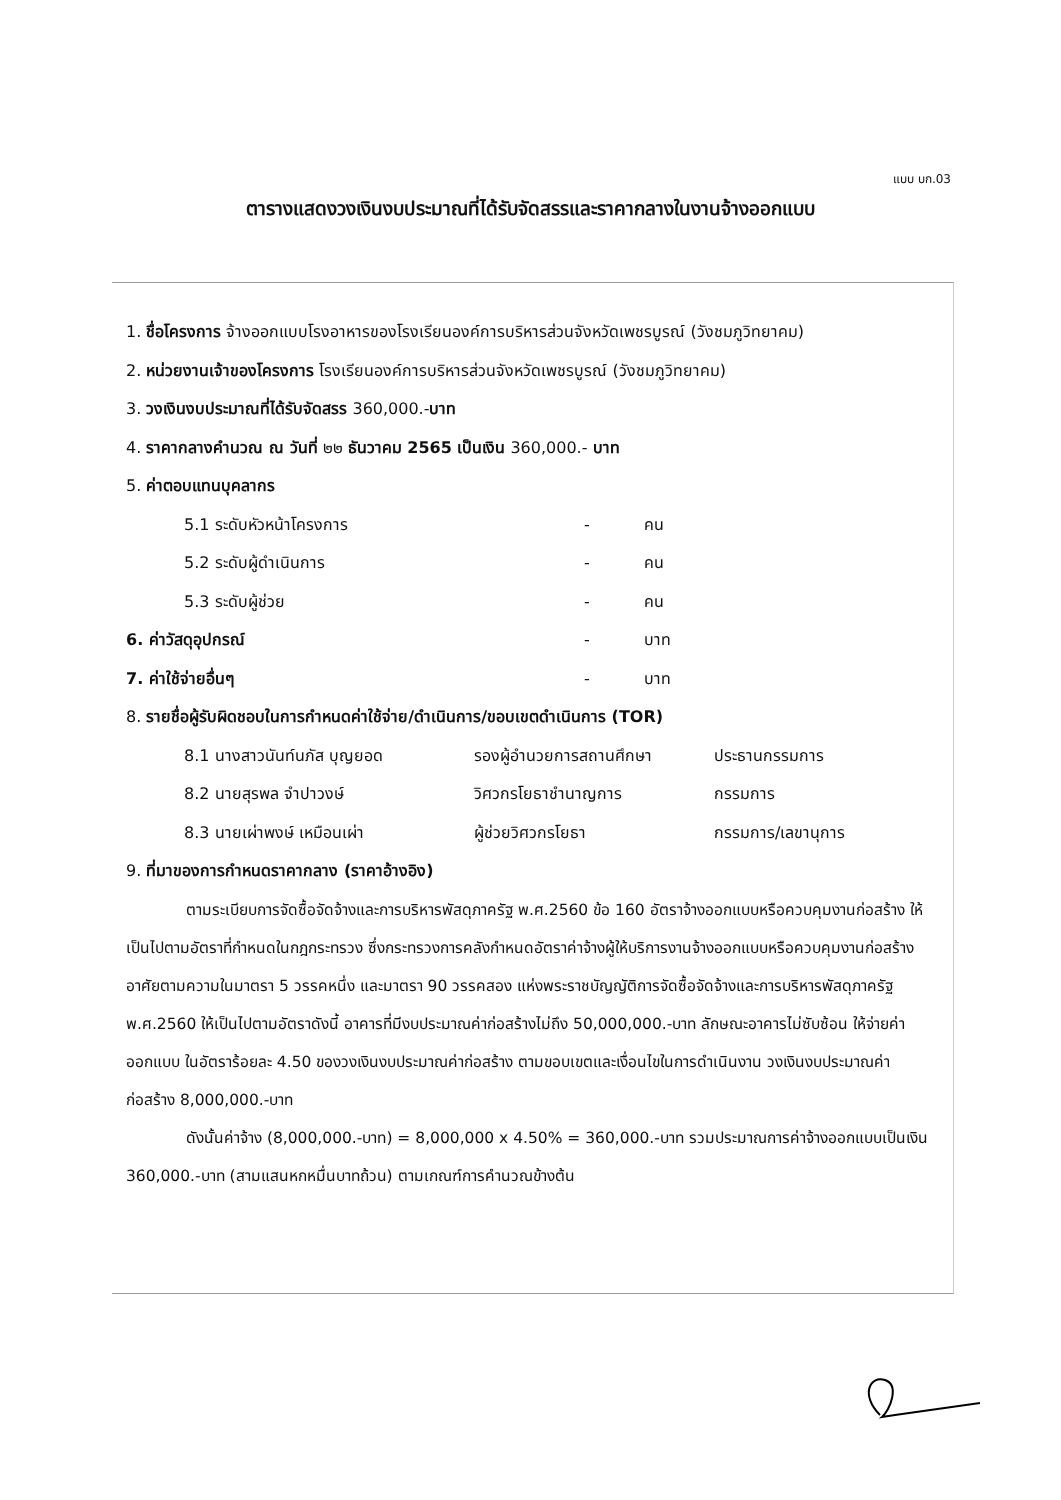แบบ บก.03
ตารางแสดงวงเงินงบประมาณที่ได้รับจัดสรรและราคากลางในงานจ้างออกแบบ
1. ชื่อโครงการ จ้างออกแบบโรงอาหารของโรงเรียนองค์การบริหารส่วนจังหวัดเพชรบูรณ์ (วังชมภูวิทยาคม)
2. หน่วยงานเจ้าของโครงการ โรงเรียนองค์การบริหารส่วนจังหวัดเพชรบูรณ์ (วังชมภูวิทยาคม)
3. วงเงินงบประมาณที่ได้รับจัดสรร 360,000.-บาท
4. ราคากลางคำนวณ ณ วันที่ ๒๒ ธันวาคม 2565 เป็นเงิน 360,000.- บาท
5. ค่าตอบแทนบุคลากร
5.1 ระดับหัวหน้าโครงการ - คน
5.2 ระดับผู้ดำเนินการ - คน
5.3 ระดับผู้ช่วย - คน
6. ค่าวัสดุอุปกรณ์ - บาท
7. ค่าใช้จ่ายอื่นๆ - บาท
8. รายชื่อผู้รับผิดชอบในการกำหนดค่าใช้จ่าย/ดำเนินการ/ขอบเขตดำเนินการ (TOR)
8.1 นางสาวนันท์นภัส บุญยอด รองผู้อำนวยการสถานศึกษา ประธานกรรมการ
8.2 นายสุรพล จำปาวงษ์ วิศวกรโยธาชำนาญการ กรรมการ
8.3 นายเผ่าพงษ์ เหมือนเผ่า ผู้ช่วยวิศวกรโยธา กรรมการ/เลขานุการ
9. ที่มาของการกำหนดราคากลาง (ราคาอ้างอิง)
ตามระเบียบการจัดซื้อจัดจ้างและการบริหารพัสดุภาครัฐ พ.ศ.2560 ข้อ 160 อัตราจ้างออกแบบหรือควบคุมงานก่อสร้าง ให้เป็นไปตามอัตราที่กำหนดในกฎกระทรวง ซึ่งกระทรวงการคลังกำหนดอัตราค่าจ้างผู้ให้บริการงานจ้างออกแบบหรือควบคุมงานก่อสร้าง อาศัยตามความในมาตรา 5 วรรคหนึ่ง และมาตรา 90 วรรคสอง แห่งพระราชบัญญัติการจัดซื้อจัดจ้างและการบริหารพัสดุภาครัฐ พ.ศ.2560 ให้เป็นไปตามอัตราดังนี้ อาคารที่มีงบประมาณค่าก่อสร้างไม่ถึง 50,000,000.-บาท ลักษณะอาคารไม่ซับซ้อน ให้จ่ายค่าออกแบบ ในอัตราร้อยละ 4.50 ของวงเงินงบประมาณค่าก่อสร้าง ตามขอบเขตและเงื่อนไขในการดำเนินงาน วงเงินงบประมาณค่าก่อสร้าง 8,000,000.-บาท
ดังนั้นค่าจ้าง (8,000,000.-บาท) = 8,000,000 x 4.50% = 360,000.-บาท รวมประมาณการค่าจ้างออกแบบเป็นเงิน 360,000.-บาท (สามแสนหกหมื่นบาทถ้วน) ตามเกณฑ์การคำนวณข้างต้น